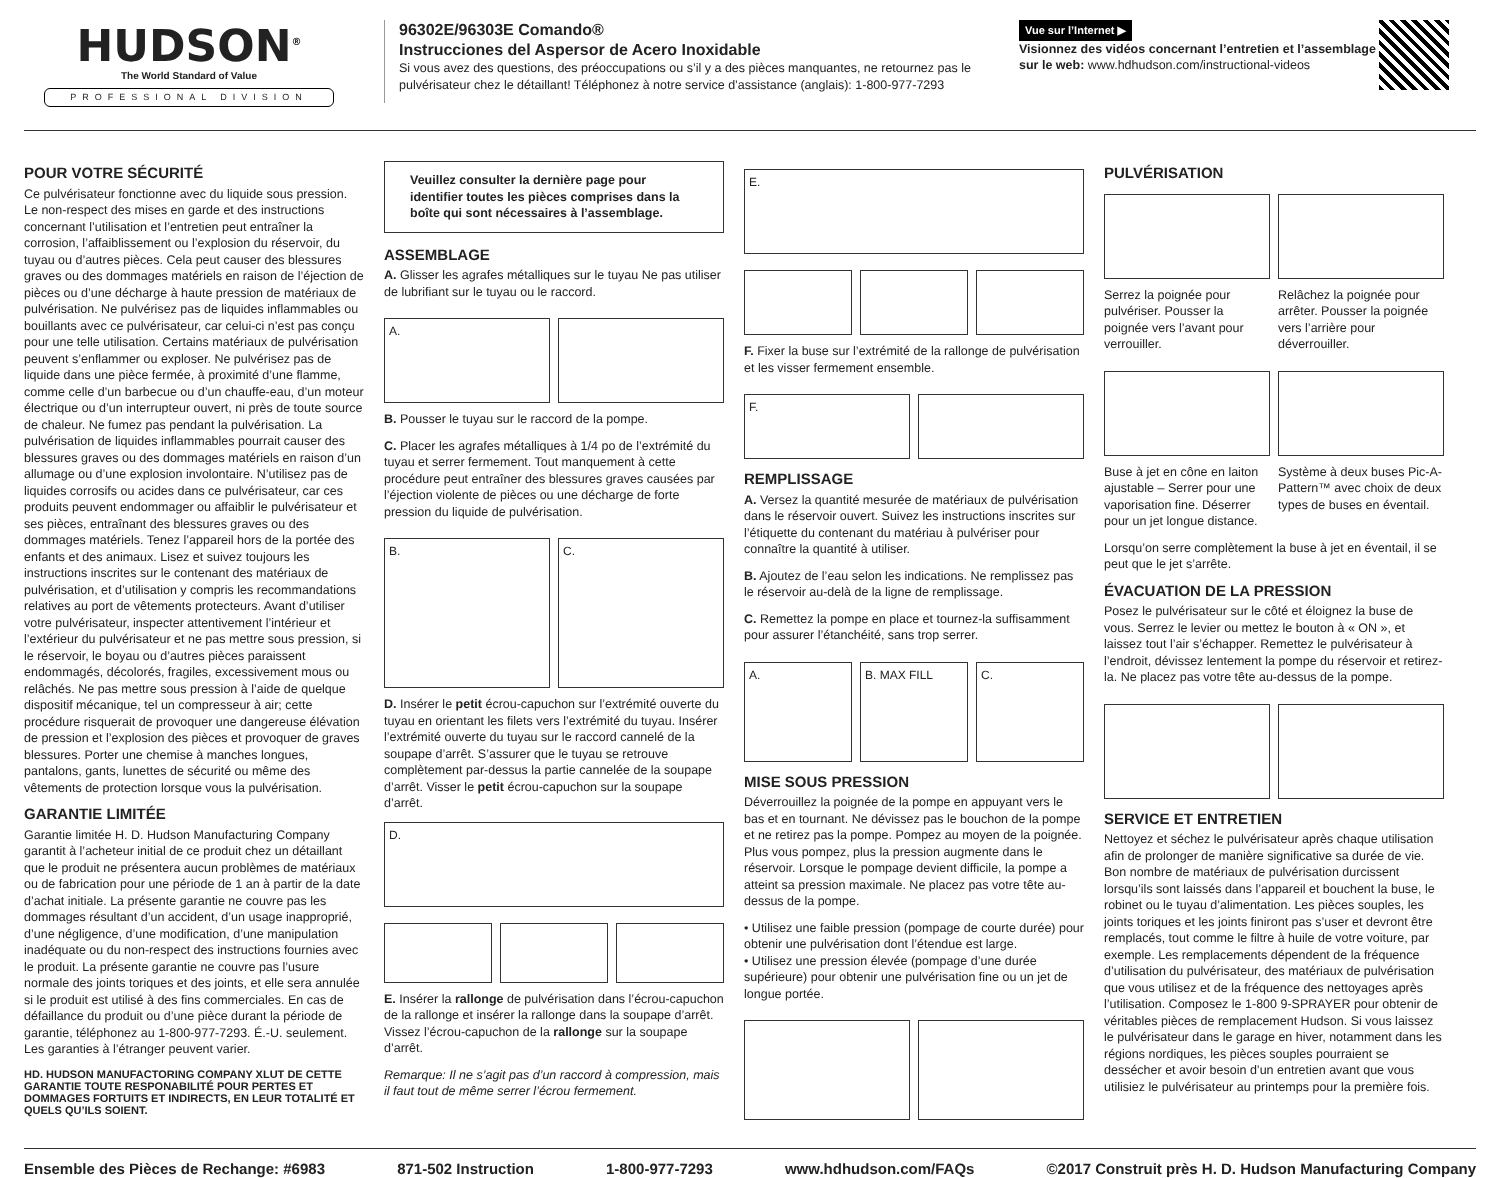HUDSON<sup>®</sup>
The World Standard of Value
PROFESSIONAL DIVISION
96302E/96303E Comando®
Instrucciones del Aspersor de Acero Inoxidable
Si vous avez des questions, des préoccupations ou s’il y a des pièces manquantes, ne retournez pas le pulvérisateur chez le détaillant! Téléphonez à notre service d’assistance (anglais): 1-800-977-7293
Vue sur l’Internet ▶
Visionnez des vidéos concernant l’entretien et l’assemblage sur le web: www.hdhudson.com/instructional-videos
POUR VOTRE SÉCURITÉ
Ce pulvérisateur fonctionne avec du liquide sous pression. Le non-respect des mises en garde et des instructions concernant l’utilisation et l’entretien peut entraîner la corrosion, l’affaiblissement ou l’explosion du réservoir, du tuyau ou d’autres pièces. Cela peut causer des blessures graves ou des dommages matériels en raison de l’éjection de pièces ou d’une décharge à haute pression de matériaux de pulvérisation. Ne pulvérisez pas de liquides inflammables ou bouillants avec ce pulvérisateur, car celui-ci n’est pas conçu pour une telle utilisation. Certains matériaux de pulvérisation peuvent s’enflammer ou exploser. Ne pulvérisez pas de liquide dans une pièce fermée, à proximité d’une flamme, comme celle d’un barbecue ou d’un chauffe-eau, d’un moteur électrique ou d’un interrupteur ouvert, ni près de toute source de chaleur. Ne fumez pas pendant la pulvérisation. La pulvérisation de liquides inflammables pourrait causer des blessures graves ou des dommages matériels en raison d’un allumage ou d’une explosion involontaire. N’utilisez pas de liquides corrosifs ou acides dans ce pulvérisateur, car ces produits peuvent endommager ou affaiblir le pulvérisateur et ses pièces, entraînant des blessures graves ou des dommages matériels. Tenez l’appareil hors de la portée des enfants et des animaux. Lisez et suivez toujours les instructions inscrites sur le contenant des matériaux de pulvérisation, et d’utilisation y compris les recommandations relatives au port de vêtements protecteurs. Avant d’utiliser votre pulvérisateur, inspecter attentivement l’intérieur et l’extérieur du pulvérisateur et ne pas mettre sous pression, si le réservoir, le boyau ou d’autres pièces paraissent endommagés, décolorés, fragiles, excessivement mous ou relâchés. Ne pas mettre sous pression à l’aide de quelque dispositif mécanique, tel un compresseur à air; cette procédure risquerait de provoquer une dangereuse élévation de pression et l’explosion des pièces et provoquer de graves blessures. Porter une chemise à manches longues, pantalons, gants, lunettes de sécurité ou même des vêtements de protection lorsque vous la pulvérisation.
GARANTIE LIMITÉE
Garantie limitée H. D. Hudson Manufacturing Company garantit à l’acheteur initial de ce produit chez un détaillant que le produit ne présentera aucun problèmes de matériaux ou de fabrication pour une période de 1 an à partir de la date d’achat initiale. La présente garantie ne couvre pas les dommages résultant d’un accident, d’un usage inapproprié, d’une négligence, d’une modification, d’une manipulation inadéquate ou du non-respect des instructions fournies avec le produit. La présente garantie ne couvre pas l’usure normale des joints toriques et des joints, et elle sera annulée si le produit est utilisé à des fins commerciales. En cas de défaillance du produit ou d’une pièce durant la période de garantie, téléphonez au 1-800-977-7293. É.-U. seulement. Les garanties à l’étranger peuvent varier.
HD. HUDSON MANUFACTORING COMPANY XLUT DE CETTE GARANTIE TOUTE RESPONABILITÉ POUR PERTES ET DOMMAGES FORTUITS ET INDIRECTS, EN LEUR TOTALITÉ ET QUELS QU’ILS SOIENT.
Veuillez consulter la dernière page pour identifier toutes les pièces comprises dans la boîte qui sont nécessaires à l’assemblage.
ASSEMBLAGE
A. Glisser les agrafes métalliques sur le tuyau Ne pas utiliser de lubrifiant sur le tuyau ou le raccord.
A.
B. Pousser le tuyau sur le raccord de la pompe.
C. Placer les agrafes métalliques à 1/4 po de l’extrémité du tuyau et serrer fermement. Tout manquement à cette procédure peut entraîner des blessures graves causées par l’éjection violente de pièces ou une décharge de forte pression du liquide de pulvérisation.
B. C.
D. Insérer le petit écrou-capuchon sur l’extrémité ouverte du tuyau en orientant les filets vers l’extrémité du tuyau. Insérer l’extrémité ouverte du tuyau sur le raccord cannelé de la soupape d’arrêt. S’assurer que le tuyau se retrouve complètement par-dessus la partie cannelée de la soupape d’arrêt. Visser le petit écrou-capuchon sur la soupape d’arrêt.
D.
E. Insérer la rallonge de pulvérisation dans l’écrou-capuchon de la rallonge et insérer la rallonge dans la soupape d’arrêt. Vissez l’écrou-capuchon de la rallonge sur la soupape d’arrêt.
Remarque: Il ne s’agit pas d’un raccord à compression, mais il faut tout de même serrer l’écrou fermement.
E.
F. Fixer la buse sur l’extrémité de la rallonge de pulvérisation et les visser fermement ensemble.
F.
REMPLISSAGE
A. Versez la quantité mesurée de matériaux de pulvérisation dans le réservoir ouvert. Suivez les instructions inscrites sur l’étiquette du contenant du matériau à pulvériser pour connaître la quantité à utiliser.
B. Ajoutez de l’eau selon les indications. Ne remplissez pas le réservoir au-delà de la ligne de remplissage.
C. Remettez la pompe en place et tournez-la suffisamment pour assurer l’étanchéité, sans trop serrer.
A. B. MAX FILL C.
MISE SOUS PRESSION
Déverrouillez la poignée de la pompe en appuyant vers le bas et en tournant. Ne dévissez pas le bouchon de la pompe et ne retirez pas la pompe. Pompez au moyen de la poignée. Plus vous pompez, plus la pression augmente dans le réservoir. Lorsque le pompage devient difficile, la pompe a atteint sa pression maximale. Ne placez pas votre tête au-dessus de la pompe.
• Utilisez une faible pression (pompage de courte durée) pour obtenir une pulvérisation dont l’étendue est large.
• Utilisez une pression élevée (pompage d’une durée supérieure) pour obtenir une pulvérisation fine ou un jet de longue portée.
PULVÉRISATION
Serrez la poignée pour pulvériser. Pousser la poignée vers l’avant pour verrouiller.
Relâchez la poignée pour arrêter. Pousser la poignée vers l’arrière pour déverrouiller.
Buse à jet en cône en laiton ajustable – Serrer pour une vaporisation fine. Déserrer pour un jet longue distance.
Système à deux buses Pic-A-Pattern™ avec choix de deux types de buses en éventail.
Lorsqu’on serre complètement la buse à jet en éventail, il se peut que le jet s’arrête.
ÉVACUATION DE LA PRESSION
Posez le pulvérisateur sur le côté et éloignez la buse de vous. Serrez le levier ou mettez le bouton à « ON », et laissez tout l’air s’échapper. Remettez le pulvérisateur à l’endroit, dévissez lentement la pompe du réservoir et retirez-la. Ne placez pas votre tête au-dessus de la pompe.
SERVICE ET ENTRETIEN
Nettoyez et séchez le pulvérisateur après chaque utilisation afin de prolonger de manière significative sa durée de vie. Bon nombre de matériaux de pulvérisation durcissent lorsqu’ils sont laissés dans l’appareil et bouchent la buse, le robinet ou le tuyau d’alimentation. Les pièces souples, les joints toriques et les joints finiront pas s’user et devront être remplacés, tout comme le filtre à huile de votre voiture, par exemple. Les remplacements dépendent de la fréquence d’utilisation du pulvérisateur, des matériaux de pulvérisation que vous utilisez et de la fréquence des nettoyages après l’utilisation. Composez le 1-800 9-SPRAYER pour obtenir de véritables pièces de remplacement Hudson. Si vous laissez le pulvérisateur dans le garage en hiver, notamment dans les régions nordiques, les pièces souples pourraient se dessécher et avoir besoin d’un entretien avant que vous utilisiez le pulvérisateur au printemps pour la première fois.
Ensemble des Pièces de Rechange: #6983 871-502 Instruction 1-800-977-7293 www.hdhudson.com/FAQs ©2017 Construit près H. D. Hudson Manufacturing Company